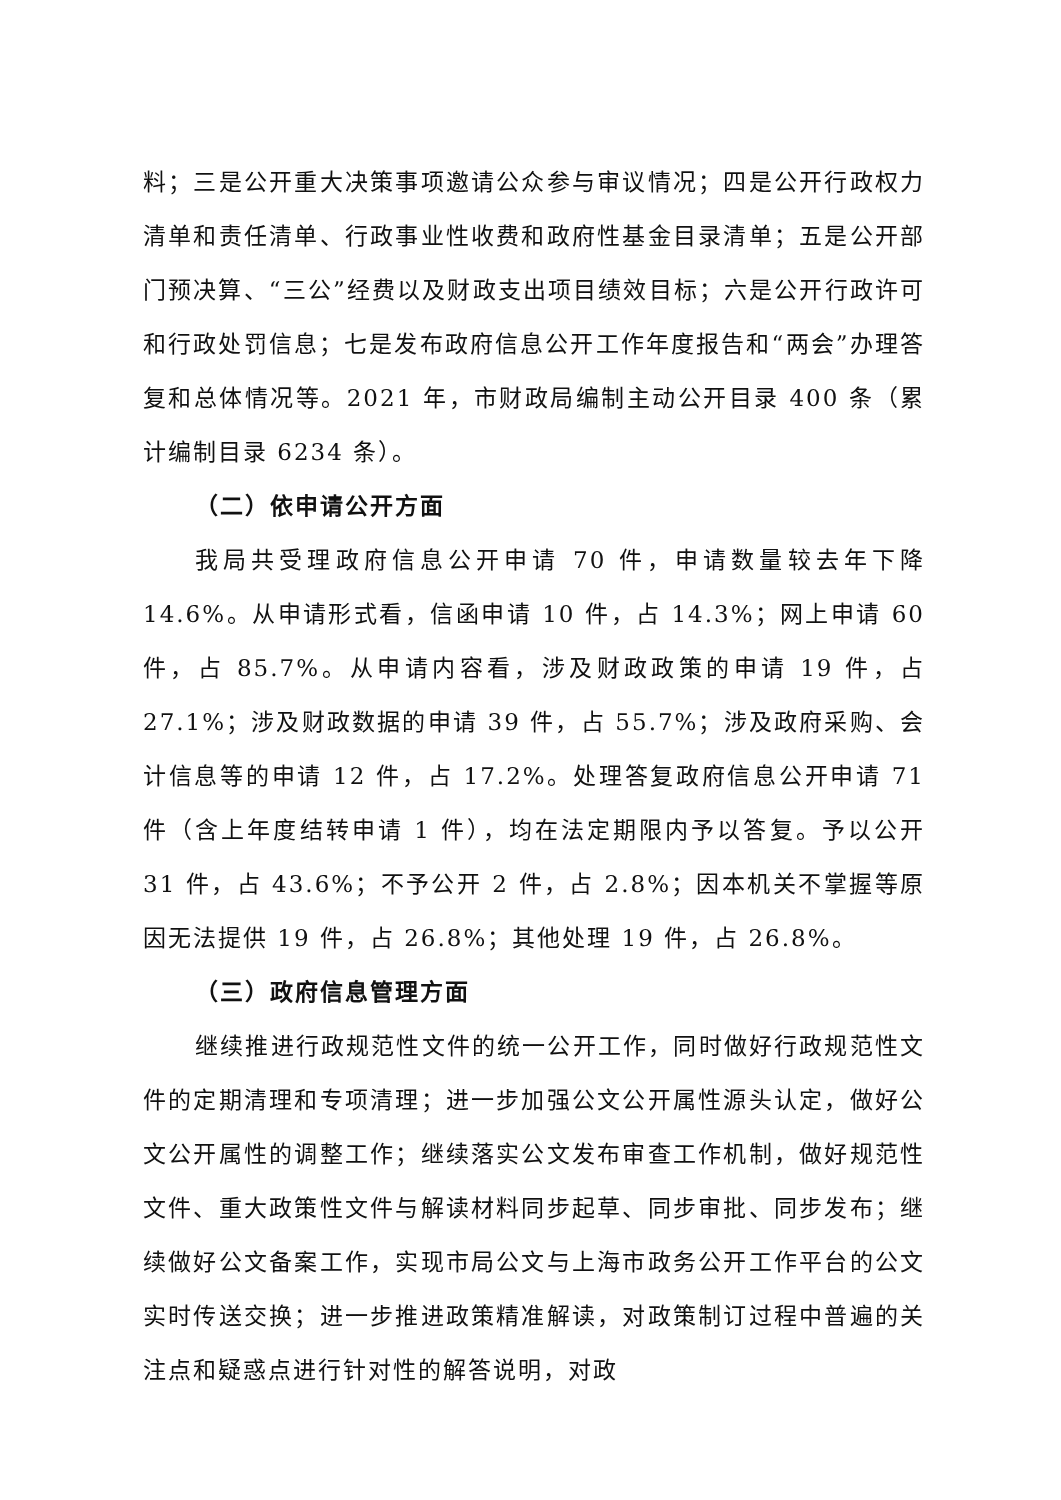料；三是公开重大决策事项邀请公众参与审议情况；四是公开行政权力清单和责任清单、行政事业性收费和政府性基金目录清单；五是公开部门预决算、“三公”经费以及财政支出项目绩效目标；六是公开行政许可和行政处罚信息；七是发布政府信息公开工作年度报告和“两会”办理答复和总体情况等。2021 年，市财政局编制主动公开目录 400 条（累计编制目录 6234 条）。
（二）依申请公开方面
我局共受理政府信息公开申请 70 件，申请数量较去年下降14.6%。从申请形式看，信函申请 10 件，占 14.3%；网上申请 60 件，占 85.7%。从申请内容看，涉及财政政策的申请 19 件，占 27.1%；涉及财政数据的申请 39 件，占 55.7%；涉及政府采购、会计信息等的申请 12 件，占 17.2%。处理答复政府信息公开申请 71 件（含上年度结转申请 1 件），均在法定期限内予以答复。予以公开 31 件，占 43.6%；不予公开 2 件，占 2.8%；因本机关不掌握等原因无法提供 19 件，占 26.8%；其他处理 19 件，占 26.8%。
（三）政府信息管理方面
继续推进行政规范性文件的统一公开工作，同时做好行政规范性文件的定期清理和专项清理；进一步加强公文公开属性源头认定，做好公文公开属性的调整工作；继续落实公文发布审查工作机制，做好规范性文件、重大政策性文件与解读材料同步起草、同步审批、同步发布；继续做好公文备案工作，实现市局公文与上海市政务公开工作平台的公文实时传送交换；进一步推进政策精准解读，对政策制订过程中普遍的关注点和疑惑点进行针对性的解答说明，对政